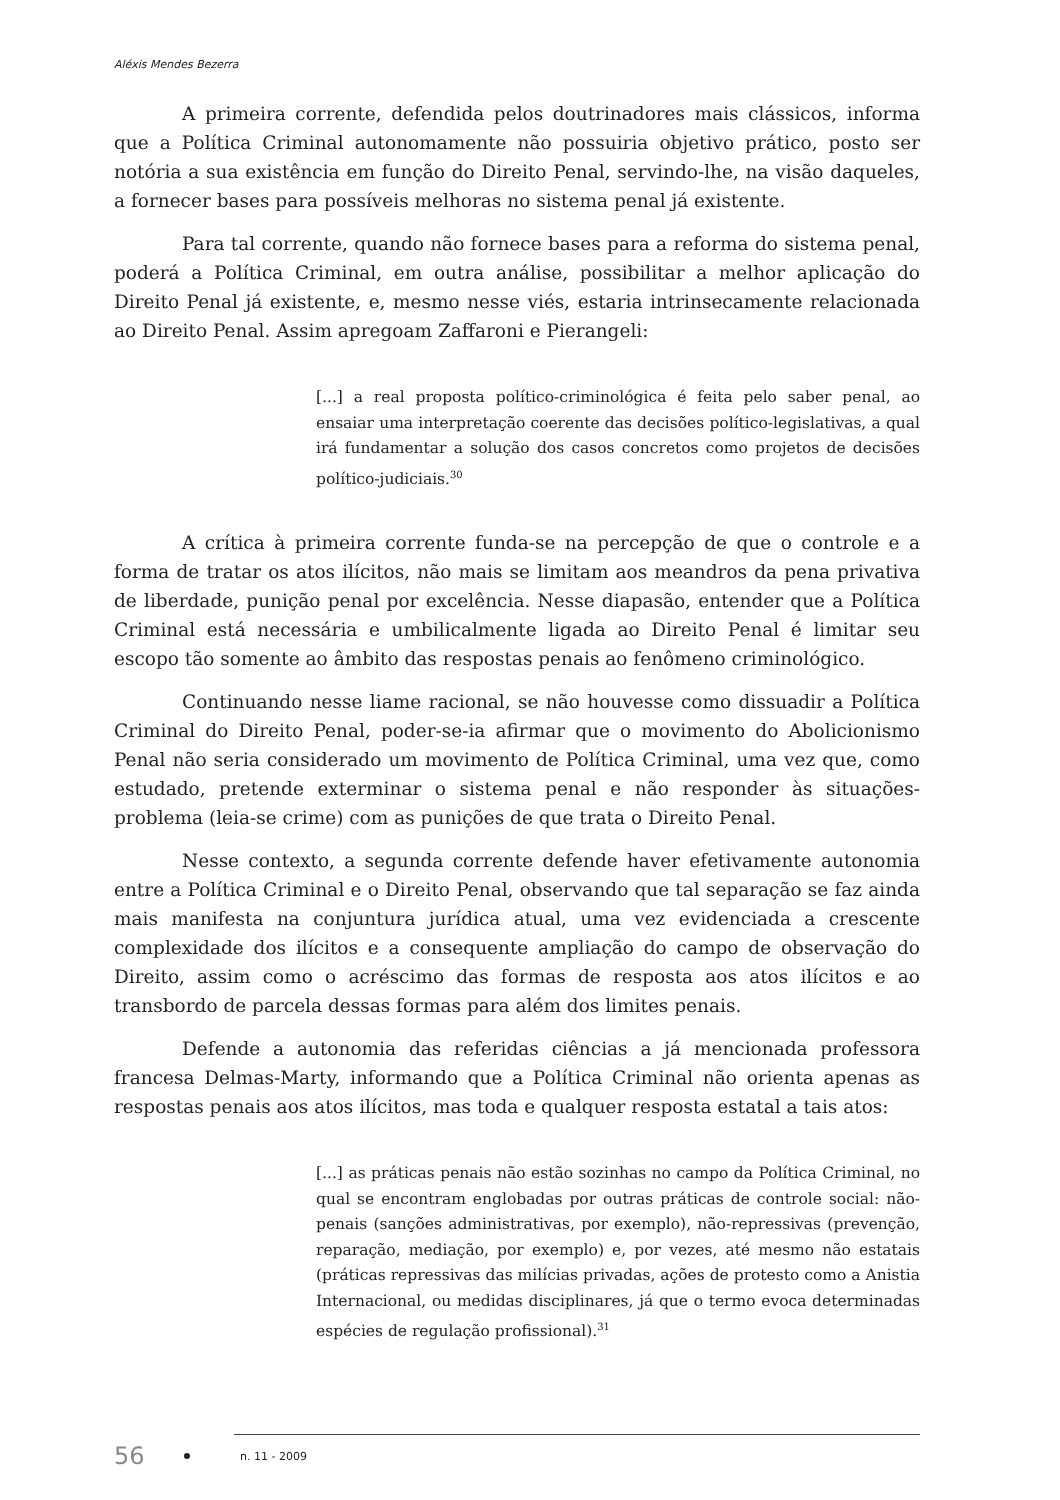Aléxis Mendes Bezerra
A primeira corrente, defendida pelos doutrinadores mais clássicos, informa que a Política Criminal autonomamente não possuiria objetivo prático, posto ser notória a sua existência em função do Direito Penal, servindo-lhe, na visão daqueles, a fornecer bases para possíveis melhoras no sistema penal já existente.
Para tal corrente, quando não fornece bases para a reforma do sistema penal, poderá a Política Criminal, em outra análise, possibilitar a melhor aplicação do Direito Penal já existente, e, mesmo nesse viés, estaria intrinsecamente relacionada ao Direito Penal. Assim apregoam Zaffaroni e Pierangeli:
[...] a real proposta político-criminológica é feita pelo saber penal, ao ensaiar uma interpretação coerente das decisões político-legislativas, a qual irá fundamentar a solução dos casos concretos como projetos de decisões político-judiciais.<sup>30</sup>
A crítica à primeira corrente funda-se na percepção de que o controle e a forma de tratar os atos ilícitos, não mais se limitam aos meandros da pena privativa de liberdade, punição penal por excelência. Nesse diapasão, entender que a Política Criminal está necessária e umbilicalmente ligada ao Direito Penal é limitar seu escopo tão somente ao âmbito das respostas penais ao fenômeno criminológico.
Continuando nesse liame racional, se não houvesse como dissuadir a Política Criminal do Direito Penal, poder-se-ia afirmar que o movimento do Abolicionismo Penal não seria considerado um movimento de Política Criminal, uma vez que, como estudado, pretende exterminar o sistema penal e não responder às situações-problema (leia-se crime) com as punições de que trata o Direito Penal.
Nesse contexto, a segunda corrente defende haver efetivamente autonomia entre a Política Criminal e o Direito Penal, observando que tal separação se faz ainda mais manifesta na conjuntura jurídica atual, uma vez evidenciada a crescente complexidade dos ilícitos e a consequente ampliação do campo de observação do Direito, assim como o acréscimo das formas de resposta aos atos ilícitos e ao transbordo de parcela dessas formas para além dos limites penais.
Defende a autonomia das referidas ciências a já mencionada professora francesa Delmas-Marty, informando que a Política Criminal não orienta apenas as respostas penais aos atos ilícitos, mas toda e qualquer resposta estatal a tais atos:
[...] as práticas penais não estão sozinhas no campo da Política Criminal, no qual se encontram englobadas por outras práticas de controle social: não-penais (sanções administrativas, por exemplo), não-repressivas (prevenção, reparação, mediação, por exemplo) e, por vezes, até mesmo não estatais (práticas repressivas das milícias privadas, ações de protesto como a Anistia Internacional, ou medidas disciplinares, já que o termo evoca determinadas espécies de regulação profissional).<sup>31</sup>
56 n. 11 - 2009